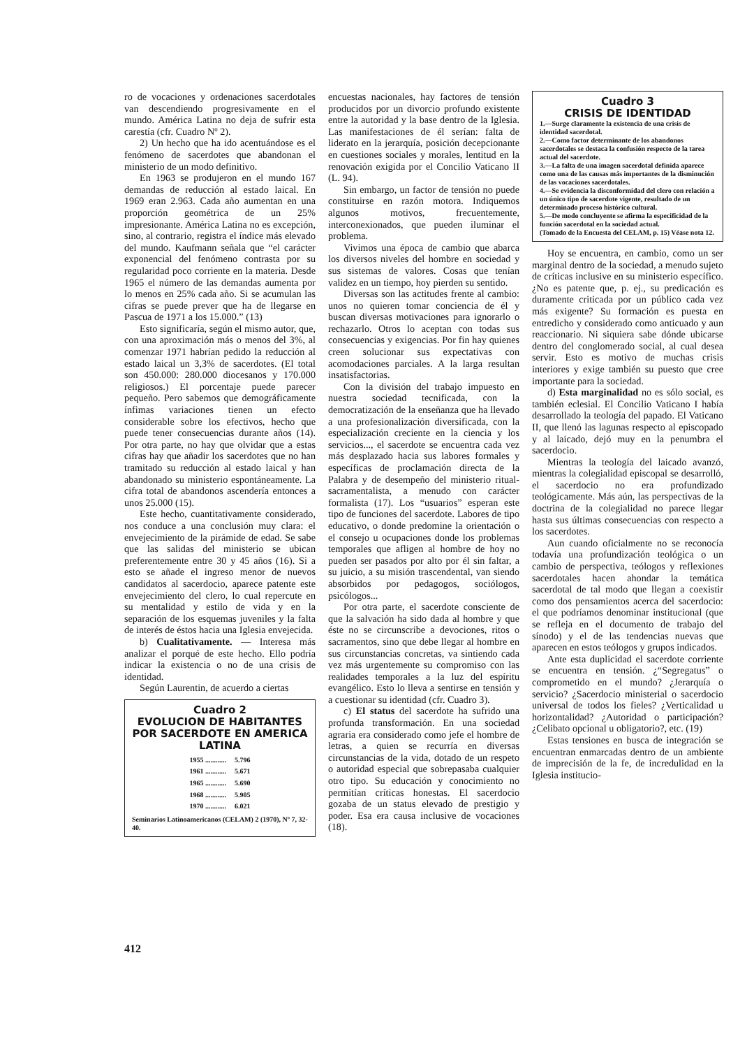ro de vocaciones y ordenaciones sacerdotales van descendiendo progresivamente en el mundo. América Latina no deja de sufrir esta carestía (cfr. Cuadro Nº 2).
2) Un hecho que ha ido acentuándose es el fenómeno de sacerdotes que abandonan el ministerio de un modo definitivo.
En 1963 se produjeron en el mundo 167 demandas de reducción al estado laical. En 1969 eran 2.963. Cada año aumentan en una proporción geométrica de un 25% impresionante. América Latina no es excepción, sino, al contrario, registra el índice más elevado del mundo. Kaufmann señala que “el carácter exponencial del fenómeno contrasta por su regularidad poco corriente en la materia. Desde 1965 el número de las demandas aumenta por lo menos en 25% cada año. Si se acumulan las cifras se puede prever que ha de llegarse en Pascua de 1971 a los 15.000.” (13)
Esto significaría, según el mismo autor, que, con una aproximación más o menos del 3%, al comenzar 1971 habrían pedido la reducción al estado laical un 3,3% de sacerdotes. (El total son 450.000: 280.000 diocesanos y 170.000 religiosos.) El porcentaje puede parecer pequeño. Pero sabemos que demográficamente ínfimas variaciones tienen un efecto considerable sobre los efectivos, hecho que puede tener consecuencias durante años (14). Por otra parte, no hay que olvidar que a estas cifras hay que añadir los sacerdotes que no han tramitado su reducción al estado laical y han abandonado su ministerio espontáneamente. La cifra total de abandonos ascendería entonces a unos 25.000 (15).
Este hecho, cuantitativamente considerado, nos conduce a una conclusión muy clara: el envejecimiento de la pirámide de edad. Se sabe que las salidas del ministerio se ubican preferentemente entre 30 y 45 años (16). Si a esto se añade el ingreso menor de nuevos candidatos al sacerdocio, aparece patente este envejecimiento del clero, lo cual repercute en su mentalidad y estilo de vida y en la separación de los esquemas juveniles y la falta de interés de éstos hacia una Iglesia envejecida.
b) Cualitativamente. — Interesa más analizar el porqué de este hecho. Ello podría indicar la existencia o no de una crisis de identidad.
Según Laurentin, de acuerdo a ciertas
Cuadro 2
EVOLUCION DE HABITANTES POR SACERDOTE EN AMERICA LATINA
| 1955 ............ | 5.796 |
| 1961 ............ | 5.671 |
| 1965 ............ | 5.690 |
| 1968 ............ | 5.905 |
| 1970 ............ | 6.021 |
Seminarios Latinoamericanos (CELAM) 2 (1970), Nº 7, 32-40.
encuestas nacionales, hay factores de tensión producidos por un divorcio profundo existente entre la autoridad y la base dentro de la Iglesia. Las manifestaciones de él serían: falta de liderato en la jerarquía, posición decepcionante en cuestiones sociales y morales, lentitud en la renovación exigida por el Concilio Vaticano II (L. 94).
Sin embargo, un factor de tensión no puede constituirse en razón motora. Indiquemos algunos motivos, frecuentemente, interconexionados, que pueden iluminar el problema.
Vivimos una época de cambio que abarca los diversos niveles del hombre en sociedad y sus sistemas de valores. Cosas que tenían validez en un tiempo, hoy pierden su sentido.
Diversas son las actitudes frente al cambio: unos no quieren tomar conciencia de él y buscan diversas motivaciones para ignorarlo o rechazarlo. Otros lo aceptan con todas sus consecuencias y exigencias. Por fin hay quienes creen solucionar sus expectativas con acomodaciones parciales. A la larga resultan insatisfactorias.
Con la división del trabajo impuesto en nuestra sociedad tecnificada, con la democratización de la enseñanza que ha llevado a una profesionalización diversificada, con la especialización creciente en la ciencia y los servicios..., el sacerdote se encuentra cada vez más desplazado hacia sus labores formales y específicas de proclamación directa de la Palabra y de desempeño del ministerio ritual-sacramentalista, a menudo con carácter formalista (17). Los “usuarios” esperan este tipo de funciones del sacerdote. Labores de tipo educativo, o donde predomine la orientación o el consejo u ocupaciones donde los problemas temporales que afligen al hombre de hoy no pueden ser pasados por alto por él sin faltar, a su juicio, a su misión trascendental, van siendo absorbidos por pedagogos, sociólogos, psicólogos...
Por otra parte, el sacerdote consciente de que la salvación ha sido dada al hombre y que éste no se circunscribe a devociones, ritos o sacramentos, sino que debe llegar al hombre en sus circunstancias concretas, va sintiendo cada vez más urgentemente su compromiso con las realidades temporales a la luz del espíritu evangélico. Esto lo lleva a sentirse en tensión y a cuestionar su identidad (cfr. Cuadro 3).
c) El status del sacerdote ha sufrido una profunda transformación. En una sociedad agraria era considerado como jefe el hombre de letras, a quien se recurría en diversas circunstancias de la vida, dotado de un respeto o autoridad especial que sobrepasaba cualquier otro tipo. Su educación y conocimiento no permitían críticas honestas. El sacerdocio gozaba de un status elevado de prestigio y poder. Esa era causa inclusive de vocaciones (18).
Cuadro 3
CRISIS DE IDENTIDAD
1.—Surge claramente la existencia de una crisis de identidad sacerdotal.
2.—Como factor determinante de los abandonos sacerdotales se destaca la confusión respecto de la tarea actual del sacerdote.
3.—La falta de una imagen sacerdotal definida aparece como una de las causas más importantes de la disminución de las vocaciones sacerdotales.
4.—Se evidencia la disconformidad del clero con relación a un único tipo de sacerdote vigente, resultado de un determinado proceso histórico cultural.
5.—De modo concluyente se afirma la especificidad de la función sacerdotal en la sociedad actual.
(Tomado de la Encuesta del CELAM, p. 15) Véase nota 12.
Hoy se encuentra, en cambio, como un ser marginal dentro de la sociedad, a menudo sujeto de críticas inclusive en su ministerio específico. ¿No es patente que, p. ej., su predicación es duramente criticada por un público cada vez más exigente? Su formación es puesta en entredicho y considerado como anticuado y aun reaccionario. Ni siquiera sabe dónde ubicarse dentro del conglomerado social, al cual desea servir. Esto es motivo de muchas crisis interiores y exige también su puesto que cree importante para la sociedad.
d) Esta marginalidad no es sólo social, es también eclesial. El Concilio Vaticano I había desarrollado la teología del papado. El Vaticano II, que llenó las lagunas respecto al episcopado y al laicado, dejó muy en la penumbra el sacerdocio.
Mientras la teología del laicado avanzó, mientras la colegialidad episcopal se desarrolló, el sacerdocio no era profundizado teológicamente. Más aún, las perspectivas de la doctrina de la colegialidad no parece llegar hasta sus últimas consecuencias con respecto a los sacerdotes.
Aun cuando oficialmente no se reconocía todavía una profundización teológica o un cambio de perspectiva, teólogos y reflexiones sacerdotales hacen ahondar la temática sacerdotal de tal modo que llegan a coexistir como dos pensamientos acerca del sacerdocio: el que podríamos denominar institucional (que se refleja en el documento de trabajo del sínodo) y el de las tendencias nuevas que aparecen en estos teólogos y grupos indicados.
Ante esta duplicidad el sacerdote corriente se encuentra en tensión. ¿“Segregatus” o comprometido en el mundo? ¿Jerarquía o servicio? ¿Sacerdocio ministerial o sacerdocio universal de todos los fieles? ¿Verticalidad u horizontalidad? ¿Autoridad o participación? ¿Celibato opcional u obligatorio?, etc. (19)
Estas tensiones en busca de integración se encuentran enmarcadas dentro de un ambiente de imprecisión de la fe, de incredulidad en la Iglesia institucio-
412